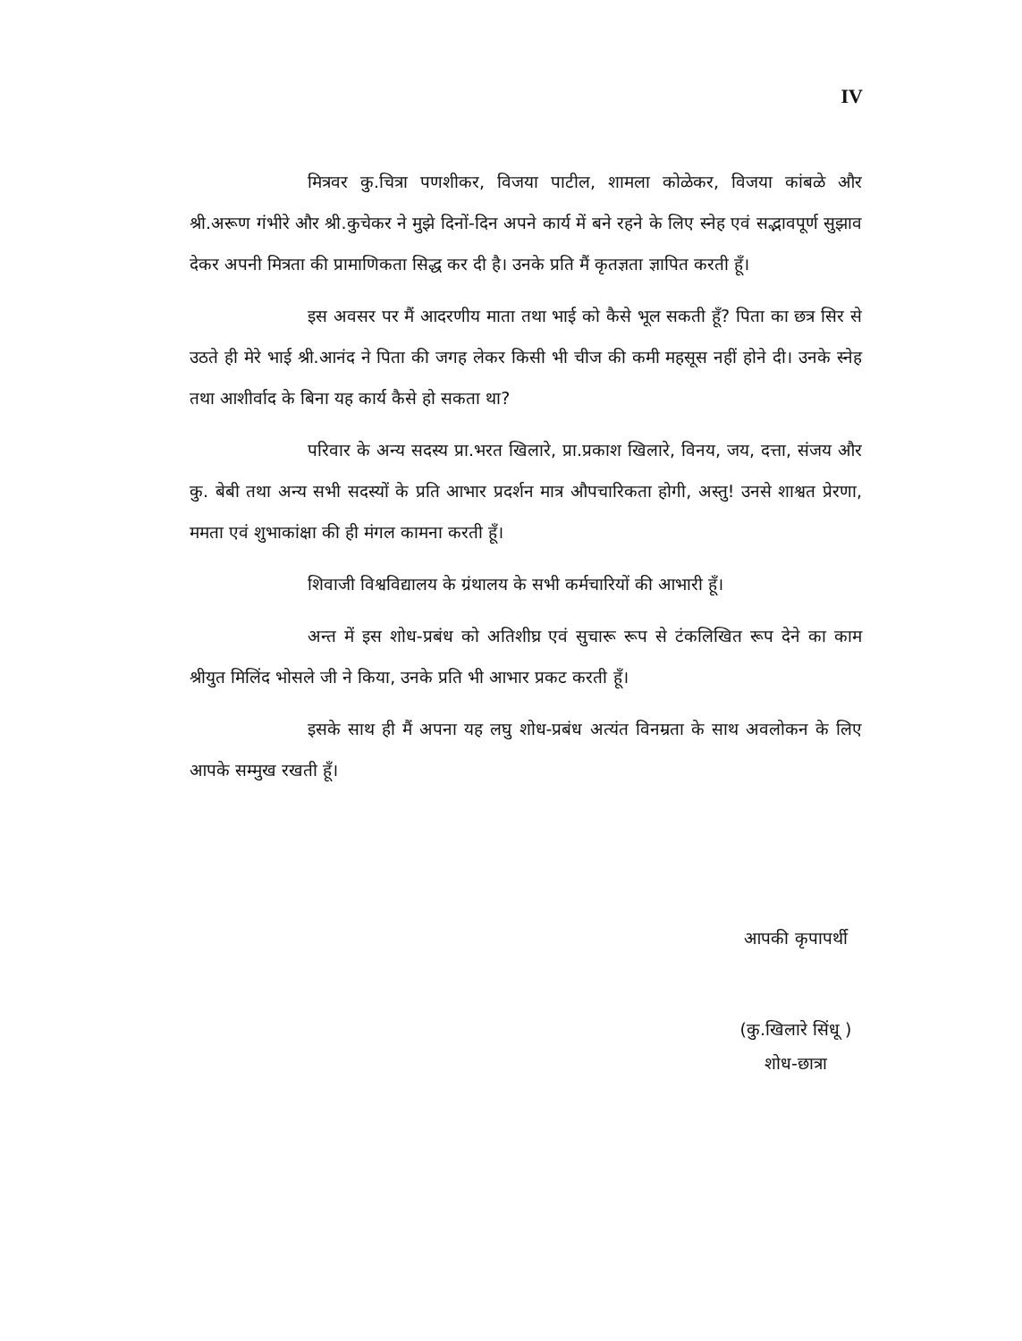IV
मित्रवर कु.चित्रा पणशीकर, विजया पाटील, शामला कोळेकर, विजया कांबळे और श्री.अरूण गंभीरे और श्री.कुचेकर ने मुझे दिनों-दिन अपने कार्य में बने रहने के लिए स्नेह एवं सद्भावपूर्ण सुझाव देकर अपनी मित्रता की प्रामाणिकता सिद्ध कर दी है। उनके प्रति मैं कृतज्ञता ज्ञापित करती हूँ।
इस अवसर पर मैं आदरणीय माता तथा भाई को कैसे भूल सकती हूँ? पिता का छत्र सिर से उठते ही मेरे भाई श्री.आनंद ने पिता की जगह लेकर किसी भी चीज की कमी महसूस नहीं होने दी। उनके स्नेह तथा आशीर्वाद के बिना यह कार्य कैसे हो सकता था?
परिवार के अन्य सदस्य प्रा.भरत खिलारे, प्रा.प्रकाश खिलारे, विनय, जय, दत्ता, संजय और कु. बेबी तथा अन्य सभी सदस्यों के प्रति आभार प्रदर्शन मात्र औपचारिकता होगी, अस्तु! उनसे शाश्वत प्रेरणा, ममता एवं शुभाकांक्षा की ही मंगल कामना करती हूँ।
शिवाजी विश्वविद्यालय के ग्रंथालय के सभी कर्मचारियों की आभारी हूँ।
अन्त में इस शोध-प्रबंध को अतिशीघ्र एवं सुचारू रूप से टंकलिखित रूप देने का काम श्रीयुत मिलिंद भोसले जी ने किया, उनके प्रति भी आभार प्रकट करती हूँ।
इसके साथ ही मैं अपना यह लघु शोध-प्रबंध अत्यंत विनम्रता के साथ अवलोकन के लिए आपके सम्मुख रखती हूँ।
आपकी कृपापर्थी
(कु.खिलारे सिंधू )
शोध-छात्रा